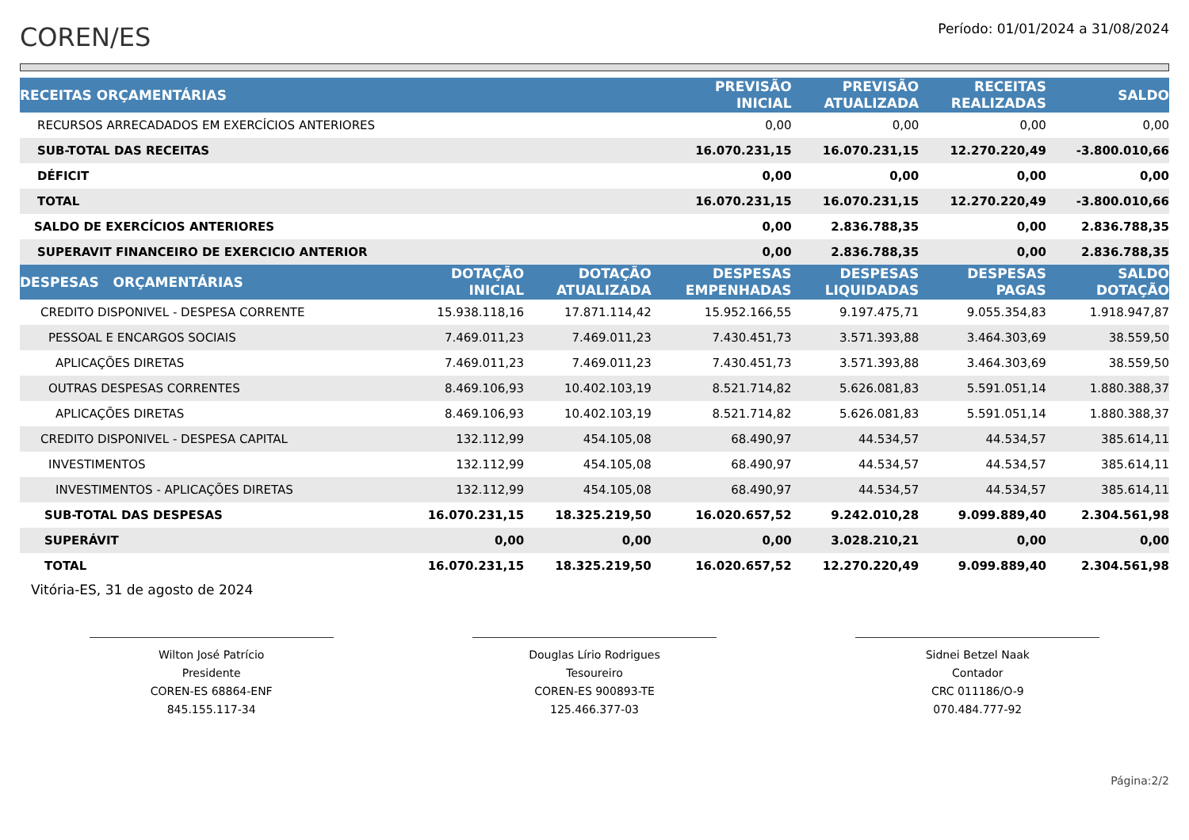COREN/ES
Período: 01/01/2024 a 31/08/2024
| RECEITAS ORÇAMENTÁRIAS | | | PREVISÃO INICIAL | PREVISÃO ATUALIZADA | RECEITAS REALIZADAS | SALDO |
| --- | --- | --- | --- | --- | --- | --- |
| RECURSOS ARRECADADOS EM EXERCÍCIOS ANTERIORES | | | 0,00 | 0,00 | 0,00 | 0,00 |
| SUB-TOTAL DAS RECEITAS | | | 16.070.231,15 | 16.070.231,15 | 12.270.220,49 | -3.800.010,66 |
| DÉFICIT | | | 0,00 | 0,00 | 0,00 | 0,00 |
| TOTAL | | | 16.070.231,15 | 16.070.231,15 | 12.270.220,49 | -3.800.010,66 |
| SALDO DE EXERCÍCIOS ANTERIORES | | | 0,00 | 2.836.788,35 | 0,00 | 2.836.788,35 |
| SUPERAVIT FINANCEIRO DE EXERCICIO ANTERIOR | | | 0,00 | 2.836.788,35 | 0,00 | 2.836.788,35 |
| DESPESAS ORÇAMENTÁRIAS | DOTAÇÃO INICIAL | DOTAÇÃO ATUALIZADA | DESPESAS EMPENHADAS | DESPESAS LIQUIDADAS | DESPESAS PAGAS | SALDO DOTAÇÃO |
| CREDITO DISPONIVEL - DESPESA CORRENTE | 15.938.118,16 | 17.871.114,42 | 15.952.166,55 | 9.197.475,71 | 9.055.354,83 | 1.918.947,87 |
| PESSOAL E ENCARGOS SOCIAIS | 7.469.011,23 | 7.469.011,23 | 7.430.451,73 | 3.571.393,88 | 3.464.303,69 | 38.559,50 |
| APLICAÇÕES DIRETAS | 7.469.011,23 | 7.469.011,23 | 7.430.451,73 | 3.571.393,88 | 3.464.303,69 | 38.559,50 |
| OUTRAS DESPESAS CORRENTES | 8.469.106,93 | 10.402.103,19 | 8.521.714,82 | 5.626.081,83 | 5.591.051,14 | 1.880.388,37 |
| APLICAÇÕES DIRETAS | 8.469.106,93 | 10.402.103,19 | 8.521.714,82 | 5.626.081,83 | 5.591.051,14 | 1.880.388,37 |
| CREDITO DISPONIVEL - DESPESA CAPITAL | 132.112,99 | 454.105,08 | 68.490,97 | 44.534,57 | 44.534,57 | 385.614,11 |
| INVESTIMENTOS | 132.112,99 | 454.105,08 | 68.490,97 | 44.534,57 | 44.534,57 | 385.614,11 |
| INVESTIMENTOS - APLICAÇÕES DIRETAS | 132.112,99 | 454.105,08 | 68.490,97 | 44.534,57 | 44.534,57 | 385.614,11 |
| SUB-TOTAL DAS DESPESAS | 16.070.231,15 | 18.325.219,50 | 16.020.657,52 | 9.242.010,28 | 9.099.889,40 | 2.304.561,98 |
| SUPERÁVIT | 0,00 | 0,00 | 0,00 | 3.028.210,21 | 0,00 | 0,00 |
| TOTAL | 16.070.231,15 | 18.325.219,50 | 16.020.657,52 | 12.270.220,49 | 9.099.889,40 | 2.304.561,98 |
Vitória-ES, 31 de agosto de 2024
Wilton José Patrício
Presidente
COREN-ES 68864-ENF
845.155.117-34
Douglas Lírio Rodrigues
Tesoureiro
COREN-ES 900893-TE
125.466.377-03
Sidnei Betzel Naak
Contador
CRC 011186/O-9
070.484.777-92
Página:2/2